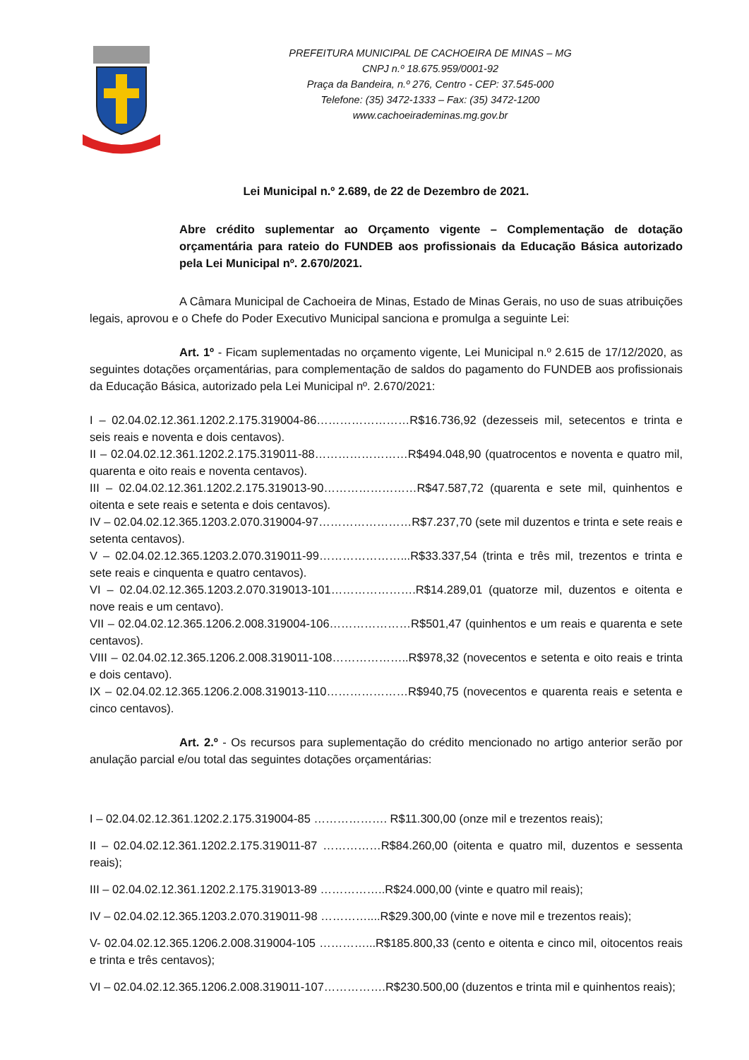PREFEITURA MUNICIPAL DE CACHOEIRA DE MINAS – MG
CNPJ n.º 18.675.959/0001-92
Praça da Bandeira, n.º 276, Centro - CEP: 37.545-000
Telefone: (35) 3472-1333 – Fax: (35) 3472-1200
www.cachoeirademinas.mg.gov.br
Lei Municipal n.º 2.689, de 22 de Dezembro de 2021.
Abre crédito suplementar ao Orçamento vigente – Complementação de dotação orçamentária para rateio do FUNDEB aos profissionais da Educação Básica autorizado pela Lei Municipal nº. 2.670/2021.
A Câmara Municipal de Cachoeira de Minas, Estado de Minas Gerais, no uso de suas atribuições legais, aprovou e o Chefe do Poder Executivo Municipal sanciona e promulga a seguinte Lei:
Art. 1º - Ficam suplementadas no orçamento vigente, Lei Municipal n.º 2.615 de 17/12/2020, as seguintes dotações orçamentárias, para complementação de saldos do pagamento do FUNDEB aos profissionais da Educação Básica, autorizado pela Lei Municipal nº. 2.670/2021:
I – 02.04.02.12.361.1202.2.175.319004-86……………………R$16.736,92 (dezesseis mil, setecentos e trinta e seis reais e noventa e dois centavos).
II – 02.04.02.12.361.1202.2.175.319011-88……………………R$494.048,90 (quatrocentos e noventa e quatro mil, quarenta e oito reais e noventa centavos).
III – 02.04.02.12.361.1202.2.175.319013-90……………………R$47.587,72 (quarenta e sete mil, quinhentos e oitenta e sete reais e setenta e dois centavos).
IV – 02.04.02.12.365.1203.2.070.319004-97……………………R$7.237,70 (sete mil duzentos e trinta e sete reais e setenta centavos).
V – 02.04.02.12.365.1203.2.070.319011-99…………………...R$33.337,54 (trinta e três mil, trezentos e trinta e sete reais e cinquenta e quatro centavos).
VI – 02.04.02.12.365.1203.2.070.319013-101………………….R$14.289,01 (quatorze mil, duzentos e oitenta e nove reais e um centavo).
VII – 02.04.02.12.365.1206.2.008.319004-106…………………R$501,47 (quinhentos e um reais e quarenta e sete centavos).
VIII – 02.04.02.12.365.1206.2.008.319011-108………………..R$978,32 (novecentos e setenta e oito reais e trinta e dois centavo).
IX – 02.04.02.12.365.1206.2.008.319013-110…………………R$940,75 (novecentos e quarenta reais e setenta e cinco centavos).
Art. 2.º - Os recursos para suplementação do crédito mencionado no artigo anterior serão por anulação parcial e/ou total das seguintes dotações orçamentárias:
I – 02.04.02.12.361.1202.2.175.319004-85 ………………. R$11.300,00 (onze mil e trezentos reais);
II – 02.04.02.12.361.1202.2.175.319011-87 ……………R$84.260,00 (oitenta e quatro mil, duzentos e sessenta reais);
III – 02.04.02.12.361.1202.2.175.319013-89 ……………..R$24.000,00 (vinte e quatro mil reais);
IV – 02.04.02.12.365.1203.2.070.319011-98 …………....R$29.300,00 (vinte e nove mil e trezentos reais);
V- 02.04.02.12.365.1206.2.008.319004-105 …………...R$185.800,33 (cento e oitenta e cinco mil, oitocentos reais e trinta e três centavos);
VI – 02.04.02.12.365.1206.2.008.319011-107…………….R$230.500,00 (duzentos e trinta mil e quinhentos reais);